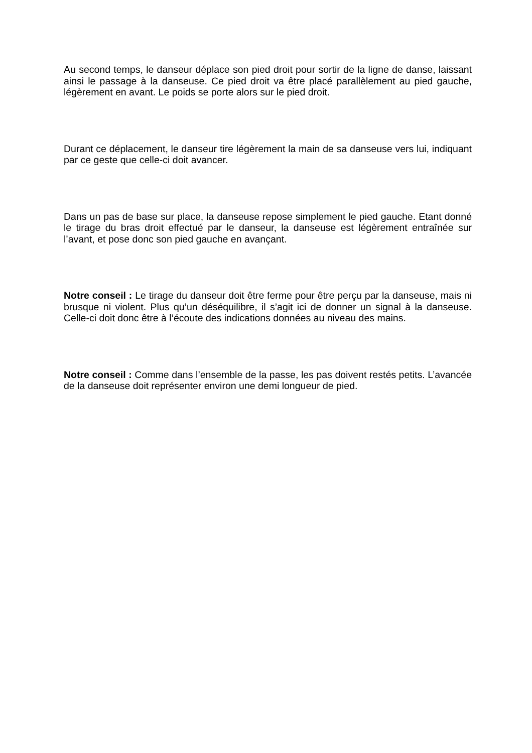Au second temps, le danseur déplace son pied droit pour sortir de la ligne de danse, laissant ainsi le passage à la danseuse. Ce pied droit va être placé parallèlement au pied gauche, légèrement en avant. Le poids se porte alors sur le pied droit.
Durant ce déplacement, le danseur tire légèrement la main de sa danseuse vers lui, indiquant par ce geste que celle-ci doit avancer.
Dans un pas de base sur place, la danseuse repose simplement le pied gauche. Etant donné le tirage du bras droit effectué par le danseur, la danseuse est légèrement entraînée sur l’avant, et pose donc son pied gauche en avançant.
Notre conseil : Le tirage du danseur doit être ferme pour être perçu par la danseuse, mais ni brusque ni violent. Plus qu’un déséquilibre, il s’agit ici de donner un signal à la danseuse. Celle-ci doit donc être à l’écoute des indications données au niveau des mains.
Notre conseil : Comme dans l’ensemble de la passe, les pas doivent restés petits. L’avancée de la danseuse doit représenter environ une demi longueur de pied.